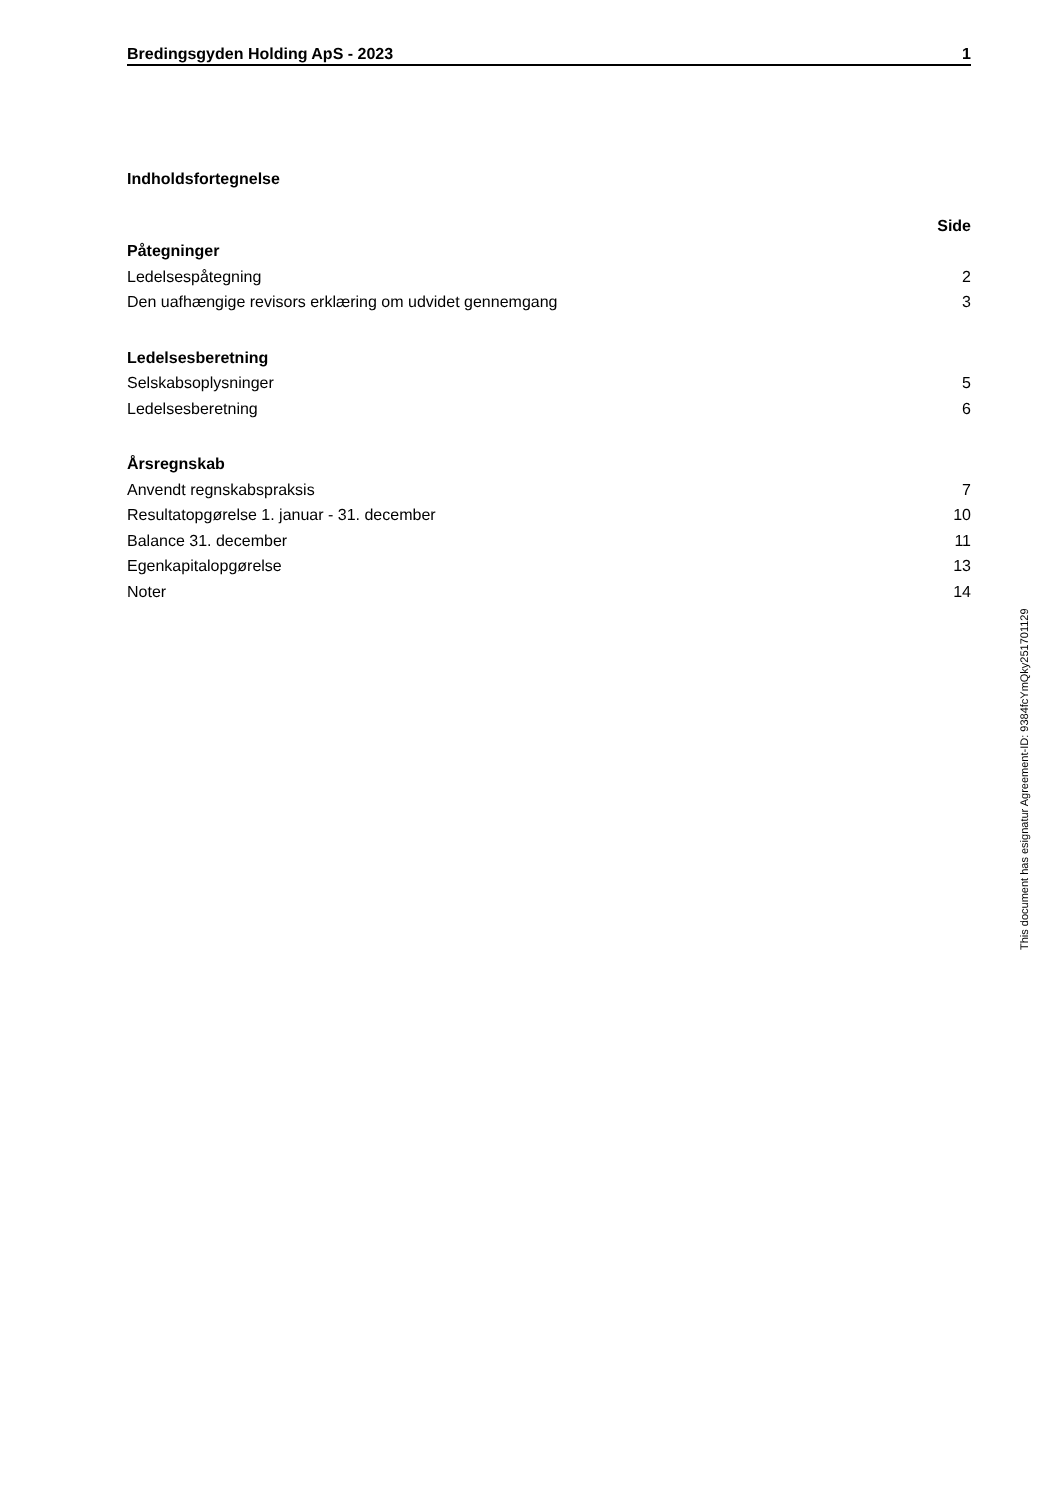Bredingsgyden Holding ApS - 2023 1
Indholdsfortegnelse
Side
Påtegninger
Ledelsespåtegning 2
Den uafhængige revisors erklæring om udvidet gennemgang 3
Ledelsesberetning
Selskabsoplysninger 5
Ledelsesberetning 6
Årsregnskab
Anvendt regnskabspraksis 7
Resultatopgørelse 1. januar - 31. december 10
Balance 31. december 11
Egenkapitalopgørelse 13
Noter 14
This document has esignatur Agreement-ID: 9384fcYmQky251701129